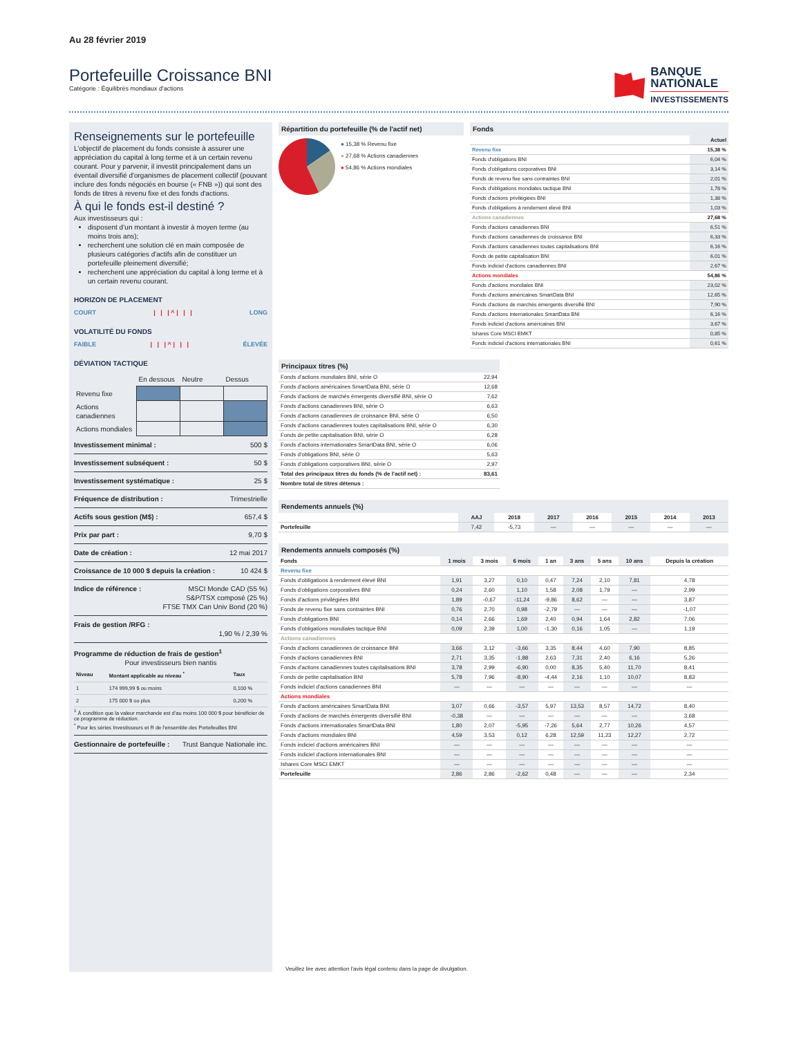Au 28 février 2019
Portefeuille Croissance BNI
Catégorie : Équilibrés mondiaux d'actions
BANQUE
NATIONALE
INVESTISSEMENTS
Renseignements sur le portefeuille
L'objectif de placement du fonds consiste à assurer une appréciation du capital à long terme et à un certain revenu courant. Pour y parvenir, il investit principalement dans un éventail diversifié d'organismes de placement collectif (pouvant inclure des fonds négociés en bourse (« FNB »)) qui sont des fonds de titres à revenu fixe et des fonds d'actions.
À qui le fonds est-il destiné ?
Aux investisseurs qui :
disposent d’un montant à investir à moyen terme (au moins trois ans);
recherchent une solution clé en main composée de plusieurs catégories d'actifs afin de constituer un portefeuille pleinement diversifié;
recherchent une appréciation du capital à long terme et à un certain revenu courant.
HORIZON DE PLACEMENT
COURT | | | ^ | | | LONG
VOLATILITÉ DU FONDS
FAIBLE | | | ^ | | | ÉLEVÉE
DÉVIATION TACTIQUE
| | En dessous | Neutre | Dessus |
| Revenu fixe | | | |
| Actions canadiennes | | | |
| Actions mondiales | | | |
Investissement minimal : 500 $
Investissement subséquent : 50 $
Investissement systématique : 25 $
Fréquence de distribution : Trimestrielle
Actifs sous gestion (M$) : 657,4 $
Prix par part : 9,70 $
Date de création : 12 mai 2017
Croissance de 10 000 $ depuis la création : 10 424 $
Indice de référence : MSCI Monde CAD (55 %)
S&P/TSX composé (25 %)
FTSE TMX Can Univ Bond (20 %)
Frais de gestion /RFG :
1,90 % / 2,39 %
Programme de réduction de frais de gestion<sup>1</sup>
Pour investisseurs bien nantis
| Niveau | Montant applicable au niveau <sup>*</sup> | Taux |
| --- | --- | --- |
| 1 | 174 999,99 $ ou moins | 0,100 % |
| 2 | 175 000 $ ou plus | 0,200 % |
<sup>1</sup> À condition que la valeur marchande est d’au moins 100 000 $ pour bénéficier de ce programme de réduction.
<sup>*</sup> Pour les séries Investisseurs et R de l'ensemble des Portefeuilles BNI
Gestionnaire de portefeuille : Trust Banque Nationale inc.
Répartition du portefeuille (% de l'actif net)
● 15,38 % Revenu fixe
● 27,68 % Actions canadiennes
● 54,86 % Actions mondiales
Fonds
| | Actuel |
| --- | --- |
| Revenu fixe | 15,38 % |
| Fonds d'obligations BNI | 6,04 % |
| Fonds d’obligations corporatives BNI | 3,14 % |
| Fonds de revenu fixe sans contraintes BNI | 2,01 % |
| Fonds d'obligations mondiales tactique BNI | 1,78 % |
| Fonds d'actions privilégiées BNI | 1,38 % |
| Fonds d'obligations à rendement élevé BNI | 1,03 % |
| Actions canadiennes | 27,68 % |
| Fonds d'actions canadiennes BNI | 6,51 % |
| Fonds d'actions canadiennes de croissance BNI | 6,33 % |
| Fonds d'actions canadiennes toutes capitalisations BNI | 6,16 % |
| Fonds de petite capitalisation BNI | 6,01 % |
| Fonds indiciel d'actions canadiennes BNI | 2,67 % |
| Actions mondiales | 54,86 % |
| Fonds d'actions mondiales BNI | 23,02 % |
| Fonds d'actions américaines SmartData BNI | 12,65 % |
| Fonds d'actions de marchés émergents diversifié BNI | 7,90 % |
| Fonds d'actions internationales SmartData BNI | 6,16 % |
| Fonds indiciel d'actions américaines BNI | 3,67 % |
| Ishares Core MSCI EMKT | 0,85 % |
| Fonds indiciel d'actions internationales BNI | 0,61 % |
Principaux titres (%)
| Fonds d'actions mondiales BNI, série O | 22,94 |
| Fonds d'actions américaines SmartData BNI, série O | 12,68 |
| Fonds d'actions de marchés émergents diversifié BNI, série O | 7,62 |
| Fonds d'actions canadiennes BNI, série O | 6,63 |
| Fonds d'actions canadiennes de croissance BNI, série O | 6,50 |
| Fonds d'actions canadiennes toutes capitalisations BNI, série O | 6,30 |
| Fonds de petite capitalisation BNI, série O | 6,28 |
| Fonds d'actions internationales SmartData BNI, série O | 6,06 |
| Fonds d'obligations BNI, série O | 5,63 |
| Fonds d'obligations corporatives BNI, série O | 2,97 |
| Total des principaux titres du fonds (% de l'actif net) : | 83,61 |
| Nombre total de titres détenus : | |
Rendements annuels (%)
| | AAJ | 2018 | 2017 | 2016 | 2015 | 2014 | 2013 |
| --- | --- | --- | --- | --- | --- | --- | --- |
| Portefeuille | 7,42 | -5,73 | — | — | — | — | — |
Rendements annuels composés (%)
| Fonds | 1 mois | 3 mois | 6 mois | 1 an | 3 ans | 5 ans | 10 ans | Depuis la création |
| --- | --- | --- | --- | --- | --- | --- | --- | --- |
| Revenu fixe | | | | | | | | |
| Fonds d'obligations à rendement élevé BNI | 1,91 | 3,27 | 0,10 | 0,47 | 7,24 | 2,10 | 7,81 | 4,78 |
| Fonds d’obligations corporatives BNI | 0,24 | 2,60 | 1,10 | 1,58 | 2,08 | 1,79 | — | 2,99 |
| Fonds d'actions privilégiées BNI | 1,89 | -0,67 | -11,24 | -9,86 | 8,62 | — | — | 3,87 |
| Fonds de revenu fixe sans contraintes BNI | 0,76 | 2,70 | 0,98 | -2,79 | — | — | — | -1,07 |
| Fonds d'obligations BNI | 0,14 | 2,66 | 1,69 | 2,40 | 0,94 | 1,64 | 2,82 | 7,06 |
| Fonds d'obligations mondiales tactique BNI | 0,09 | 2,39 | 1,00 | -1,30 | 0,16 | 1,05 | — | 1,19 |
| Actions canadiennes | | | | | | | | |
| Fonds d'actions canadiennes de croissance BNI | 3,66 | 3,12 | -3,66 | 3,35 | 8,44 | 4,60 | 7,90 | 8,85 |
| Fonds d'actions canadiennes BNI | 2,71 | 3,35 | -1,88 | 2,63 | 7,31 | 2,40 | 6,16 | 5,26 |
| Fonds d'actions canadiennes toutes capitalisations BNI | 3,78 | 2,99 | -6,90 | 0,00 | 8,35 | 5,40 | 11,70 | 8,41 |
| Fonds de petite capitalisation BNI | 5,78 | 7,96 | -8,90 | -4,44 | 2,16 | 1,10 | 10,07 | 8,83 |
| Fonds indiciel d'actions canadiennes BNI | — | — | — | — | — | — | — | — |
| Actions mondiales | | | | | | | | |
| Fonds d'actions américaines SmartData BNI | 3,07 | 0,66 | -3,57 | 5,97 | 13,53 | 8,57 | 14,72 | 8,40 |
| Fonds d'actions de marchés émergents diversifié BNI | -0,38 | — | — | — | — | — | — | 3,68 |
| Fonds d'actions internationales SmartData BNI | 1,80 | 2,07 | -5,95 | -7,26 | 5,64 | 2,77 | 10,26 | 4,57 |
| Fonds d'actions mondiales BNI | 4,59 | 3,53 | 0,12 | 6,28 | 12,59 | 11,23 | 12,27 | 2,72 |
| Fonds indiciel d'actions américaines BNI | — | — | — | — | — | — | — | — |
| Fonds indiciel d'actions internationales BNI | — | — | — | — | — | — | — | — |
| Ishares Core MSCI EMKT | — | — | — | — | — | — | — | — |
| Portefeuille | 2,86 | 2,86 | -2,62 | 0,48 | — | — | — | 2,34 |
Veuillez lire avec attention l'avis légal contenu dans la page de divulgation.